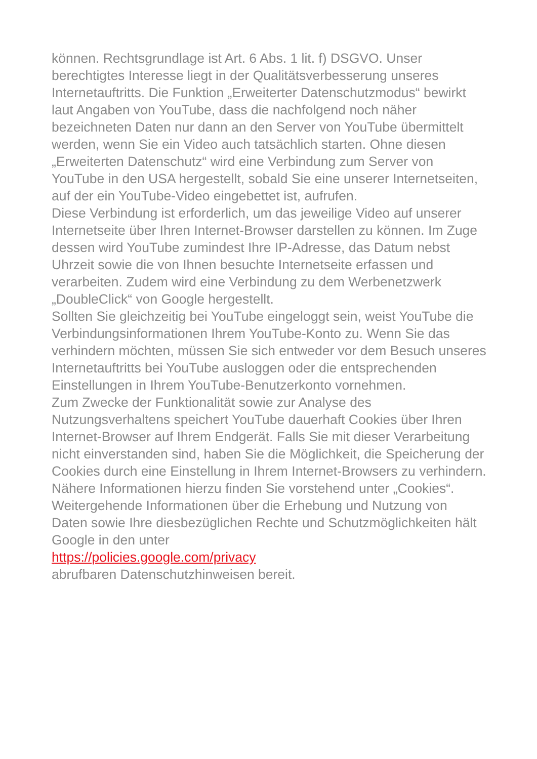können. Rechtsgrundlage ist Art. 6 Abs. 1 lit. f) DSGVO. Unser berechtigtes Interesse liegt in der Qualitätsverbesserung unseres Internetauftritts. Die Funktion „Erweiterter Datenschutzmodus“ bewirkt laut Angaben von YouTube, dass die nachfolgend noch näher bezeichneten Daten nur dann an den Server von YouTube übermittelt werden, wenn Sie ein Video auch tatsächlich starten. Ohne diesen „Erweiterten Datenschutz“ wird eine Verbindung zum Server von YouTube in den USA hergestellt, sobald Sie eine unserer Internetseiten, auf der ein YouTube-Video eingebettet ist, aufrufen.
Diese Verbindung ist erforderlich, um das jeweilige Video auf unserer Internetseite über Ihren Internet-Browser darstellen zu können. Im Zuge dessen wird YouTube zumindest Ihre IP-Adresse, das Datum nebst Uhrzeit sowie die von Ihnen besuchte Internetseite erfassen und verarbeiten. Zudem wird eine Verbindung zu dem Werbenetzwerk „DoubleClick“ von Google hergestellt.
Sollten Sie gleichzeitig bei YouTube eingeloggt sein, weist YouTube die Verbindungsinformationen Ihrem YouTube-Konto zu. Wenn Sie das verhindern möchten, müssen Sie sich entweder vor dem Besuch unseres Internetauftritts bei YouTube ausloggen oder die entsprechenden Einstellungen in Ihrem YouTube-Benutzerkonto vornehmen.
Zum Zwecke der Funktionalität sowie zur Analyse des Nutzungsverhaltens speichert YouTube dauerhaft Cookies über Ihren Internet-Browser auf Ihrem Endgerät. Falls Sie mit dieser Verarbeitung nicht einverstanden sind, haben Sie die Möglichkeit, die Speicherung der Cookies durch eine Einstellung in Ihrem Internet-Browsers zu verhindern. Nähere Informationen hierzu finden Sie vorstehend unter „Cookies“.
Weitergehende Informationen über die Erhebung und Nutzung von Daten sowie Ihre diesbezüglichen Rechte und Schutzmöglichkeiten hält Google in den unter
https://policies.google.com/privacy
abrufbaren Datenschutzhinweisen bereit.